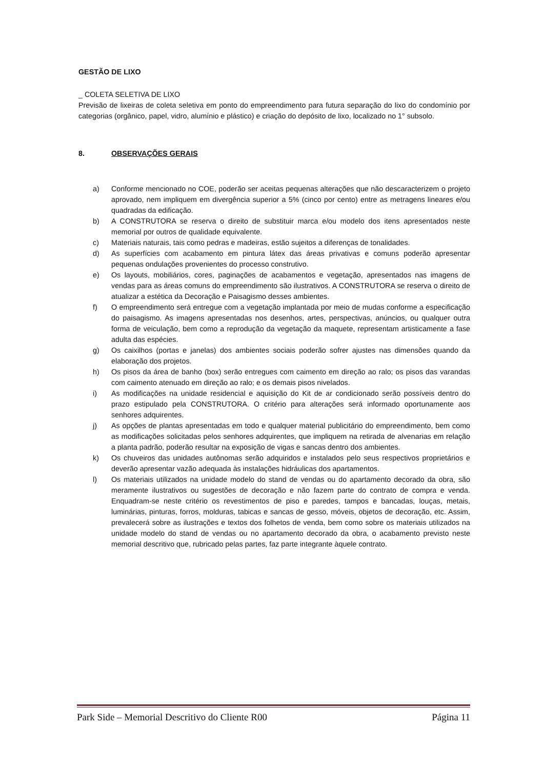GESTÃO DE LIXO
_ COLETA SELETIVA DE LIXO
Previsão de lixeiras de coleta seletiva em ponto do empreendimento para futura separação do lixo do condomínio por categorias (orgânico, papel, vidro, alumínio e plástico) e criação do depósito de lixo, localizado no 1° subsolo.
8. OBSERVAÇÕES GERAIS
a) Conforme mencionado no COE, poderão ser aceitas pequenas alterações que não descaracterizem o projeto aprovado, nem impliquem em divergência superior a 5% (cinco por cento) entre as metragens lineares e/ou quadradas da edificação.
b) A CONSTRUTORA se reserva o direito de substituir marca e/ou modelo dos itens apresentados neste memorial por outros de qualidade equivalente.
c) Materiais naturais, tais como pedras e madeiras, estão sujeitos a diferenças de tonalidades.
d) As superfícies com acabamento em pintura látex das áreas privativas e comuns poderão apresentar pequenas ondulações provenientes do processo construtivo.
e) Os layouts, mobiliários, cores, paginações de acabamentos e vegetação, apresentados nas imagens de vendas para as áreas comuns do empreendimento são ilustrativos. A CONSTRUTORA se reserva o direito de atualizar a estética da Decoração e Paisagismo desses ambientes.
f) O empreendimento será entregue com a vegetação implantada por meio de mudas conforme a especificação do paisagismo. As imagens apresentadas nos desenhos, artes, perspectivas, anúncios, ou qualquer outra forma de veiculação, bem como a reprodução da vegetação da maquete, representam artisticamente a fase adulta das espécies.
g) Os caixilhos (portas e janelas) dos ambientes sociais poderão sofrer ajustes nas dimensões quando da elaboração dos projetos.
h) Os pisos da área de banho (box) serão entregues com caimento em direção ao ralo; os pisos das varandas com caimento atenuado em direção ao ralo; e os demais pisos nivelados.
i) As modificações na unidade residencial e aquisição do Kit de ar condicionado serão possíveis dentro do prazo estipulado pela CONSTRUTORA. O critério para alterações será informado oportunamente aos senhores adquirentes.
j) As opções de plantas apresentadas em todo e qualquer material publicitário do empreendimento, bem como as modificações solicitadas pelos senhores adquirentes, que impliquem na retirada de alvenarias em relação a planta padrão, poderão resultar na exposição de vigas e sancas dentro dos ambientes.
k) Os chuveiros das unidades autônomas serão adquiridos e instalados pelo seus respectivos proprietários e deverão apresentar vazão adequada às instalações hidráulicas dos apartamentos.
l) Os materiais utilizados na unidade modelo do stand de vendas ou do apartamento decorado da obra, são meramente ilustrativos ou sugestões de decoração e não fazem parte do contrato de compra e venda. Enquadram-se neste critério os revestimentos de piso e paredes, tampos e bancadas, louças, metais, luminárias, pinturas, forros, molduras, tabicas e sancas de gesso, móveis, objetos de decoração, etc. Assim, prevalecerá sobre as ilustrações e textos dos folhetos de venda, bem como sobre os materiais utilizados na unidade modelo do stand de vendas ou no apartamento decorado da obra, o acabamento previsto neste memorial descritivo que, rubricado pelas partes, faz parte integrante àquele contrato.
Park Side – Memorial Descritivo do Cliente R00 Página 11